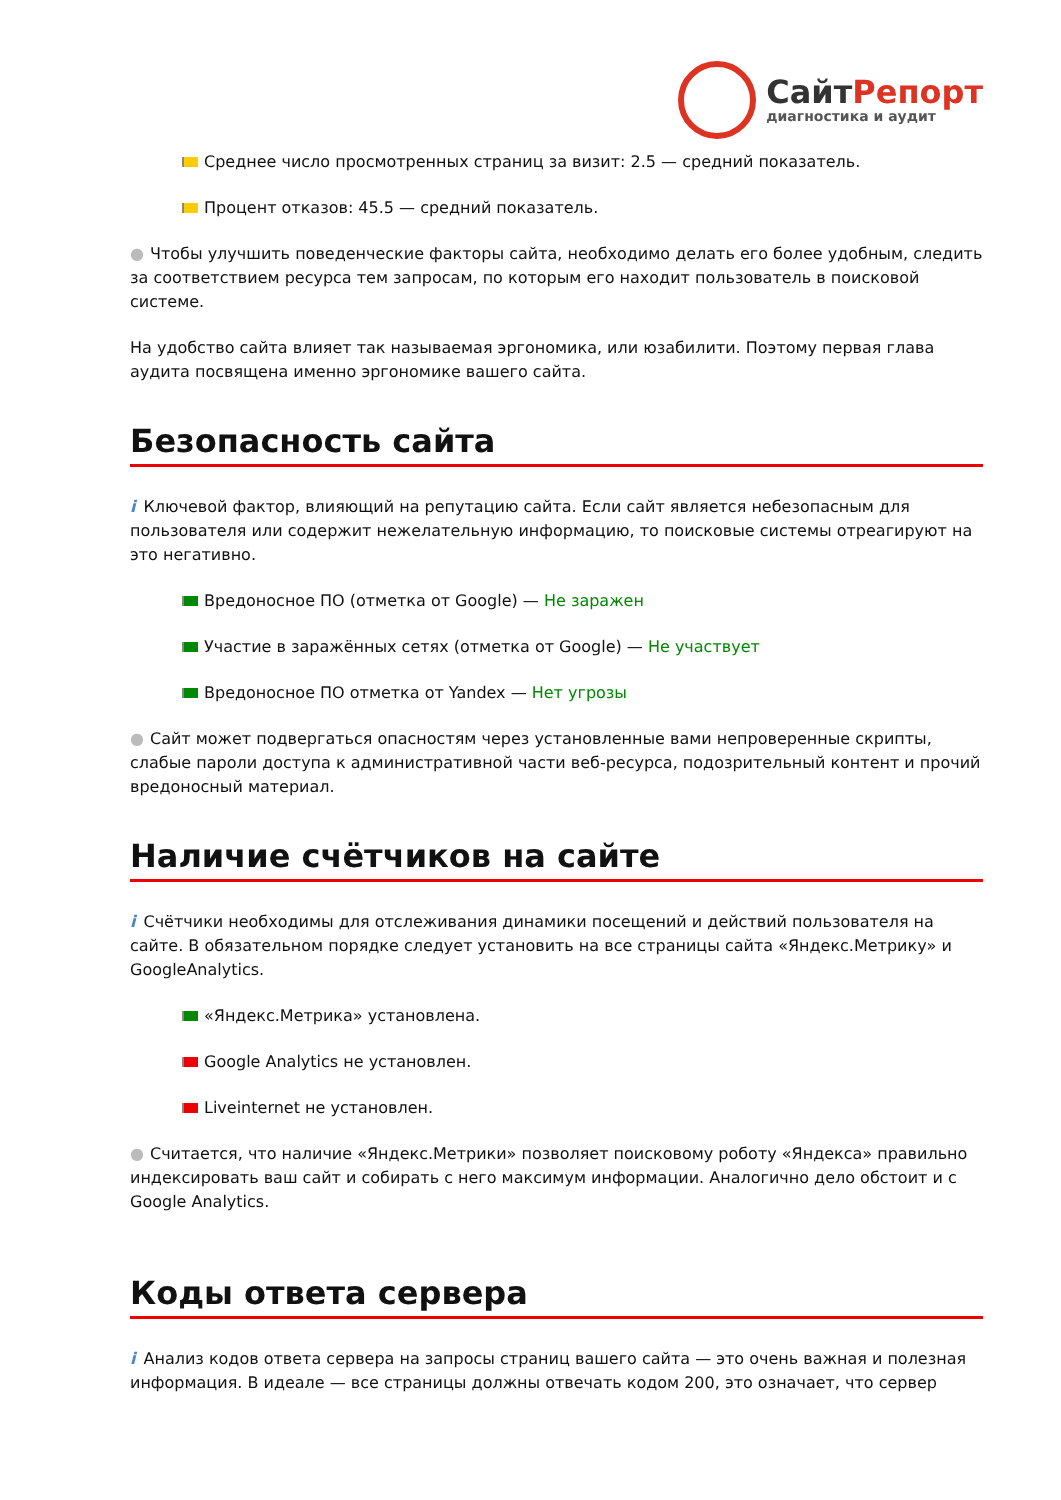СайтРепорт
диагностика и аудит
Среднее число просмотренных страниц за визит: 2.5 — средний показатель.
Процент отказов: 45.5 — средний показатель.
● Чтобы улучшить поведенческие факторы сайта, необходимо делать его более удобным, следить за соответствием ресурса тем запросам, по которым его находит пользователь в поисковой системе.
На удобство сайта влияет так называемая эргономика, или юзабилити. Поэтому первая глава аудита посвящена именно эргономике вашего сайта.
Безопасность сайта
i Ключевой фактор, влияющий на репутацию сайта. Если сайт является небезопасным для пользователя или содержит нежелательную информацию, то поисковые системы отреагируют на это негативно.
Вредоносное ПО (отметка от Google) — Не заражен
Участие в заражённых сетях (отметка от Google) — Не участвует
Вредоносное ПО отметка от Yandex — Нет угрозы
● Сайт может подвергаться опасностям через установленные вами непроверенные скрипты, слабые пароли доступа к административной части веб-ресурса, подозрительный контент и прочий вредоносный материал.
Наличие счётчиков на сайте
i Счётчики необходимы для отслеживания динамики посещений и действий пользователя на сайте. В обязательном порядке следует установить на все страницы сайта «Яндекс.Метрику» и GoogleAnalytics.
«Яндекс.Метрика» установлена.
Google Analytics не установлен.
Liveinternet не установлен.
● Считается, что наличие «Яндекс.Метрики» позволяет поисковому роботу «Яндекса» правильно индексировать ваш сайт и собирать с него максимум информации. Аналогично дело обстоит и с Google Analytics.
Коды ответа сервера
i Анализ кодов ответа сервера на запросы страниц вашего сайта — это очень важная и полезная информация. В идеале — все страницы должны отвечать кодом 200, это означает, что сервер